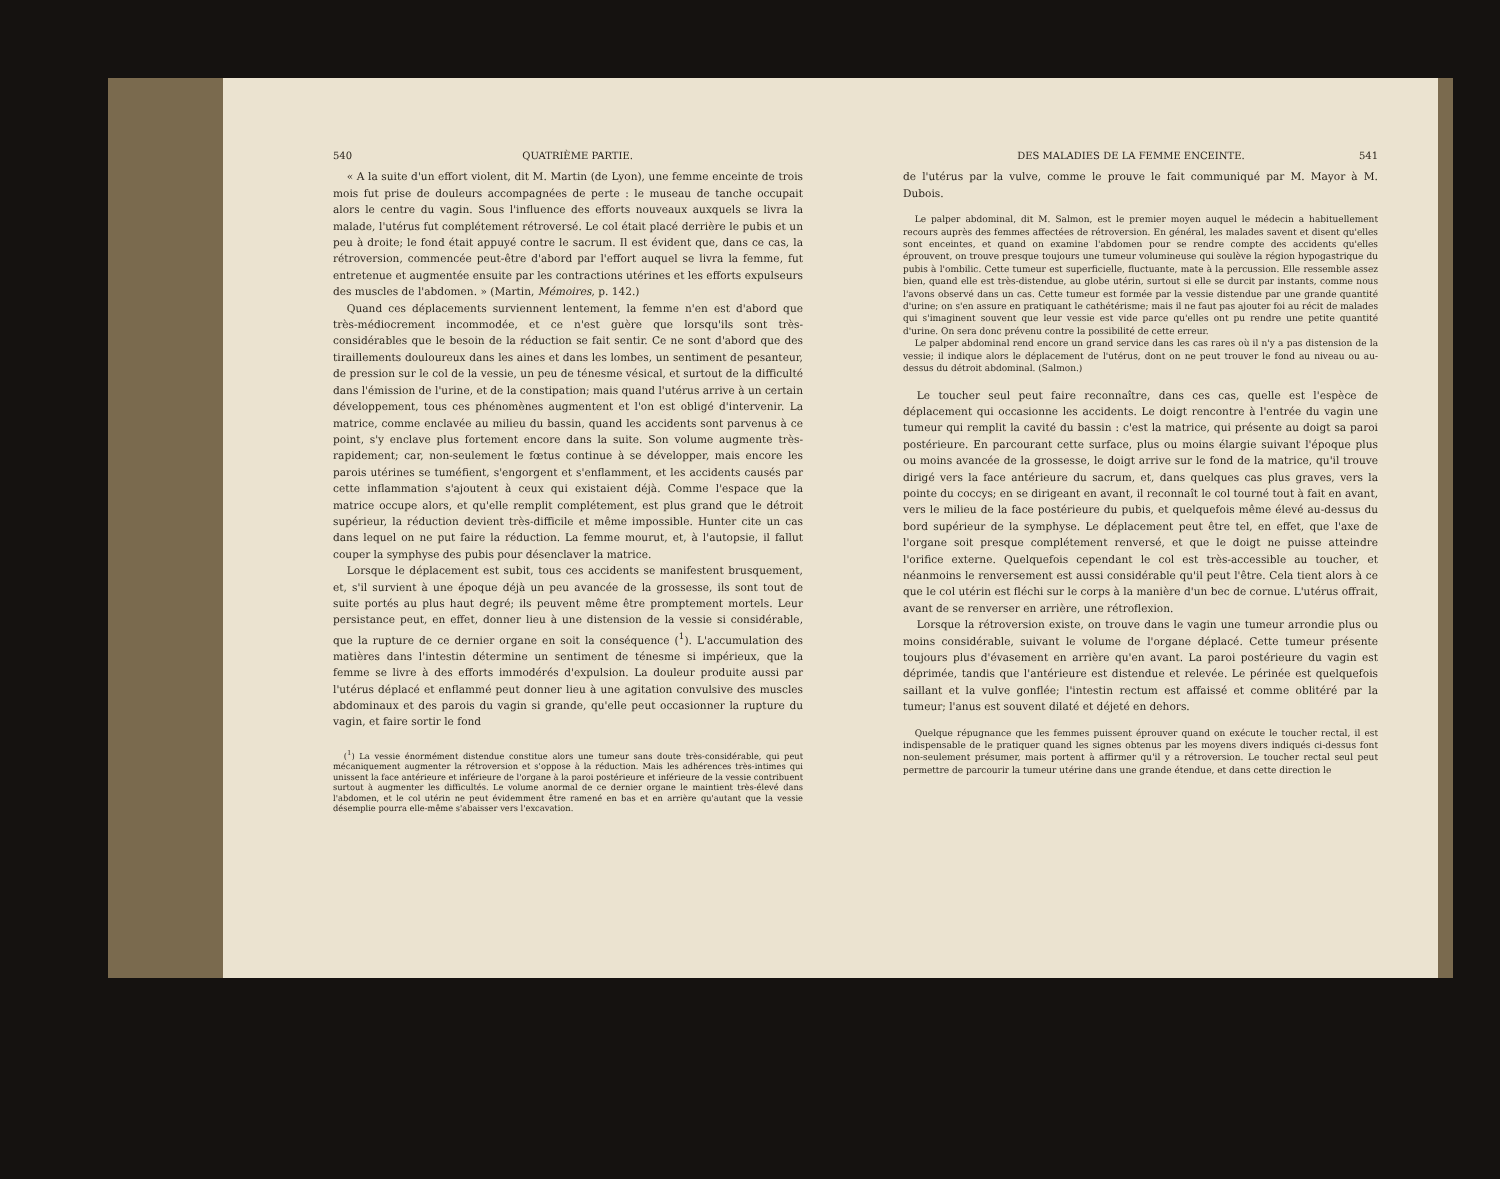540 QUATRIÈME PARTIE.
« A la suite d'un effort violent, dit M. Martin (de Lyon), une femme enceinte de trois mois fut prise de douleurs accompagnées de perte : le museau de tanche occupait alors le centre du vagin. Sous l'influence des efforts nouveaux auxquels se livra la malade, l'utérus fut complétement rétroversé. Le col était placé derrière le pubis et un peu à droite; le fond était appuyé contre le sacrum. Il est évident que, dans ce cas, la rétroversion, commencée peut-être d'abord par l'effort auquel se livra la femme, fut entretenue et augmentée ensuite par les contractions utérines et les efforts expulseurs des muscles de l'abdomen. » (Martin, Mémoires, p. 142.)
Quand ces déplacements surviennent lentement, la femme n'en est d'abord que très-médiocrement incommodée, et ce n'est guère que lorsqu'ils sont très-considérables que le besoin de la réduction se fait sentir. Ce ne sont d'abord que des tiraillements douloureux dans les aines et dans les lombes, un sentiment de pesanteur, de pression sur le col de la vessie, un peu de ténesme vésical, et surtout de la difficulté dans l'émission de l'urine, et de la constipation; mais quand l'utérus arrive à un certain développement, tous ces phénomènes augmentent et l'on est obligé d'intervenir. La matrice, comme enclavée au milieu du bassin, quand les accidents sont parvenus à ce point, s'y enclave plus fortement encore dans la suite. Son volume augmente très-rapidement; car, non-seulement le fœtus continue à se développer, mais encore les parois utérines se tuméfient, s'engorgent et s'enflamment, et les accidents causés par cette inflammation s'ajoutent à ceux qui existaient déjà. Comme l'espace que la matrice occupe alors, et qu'elle remplit complétement, est plus grand que le détroit supérieur, la réduction devient très-difficile et même impossible. Hunter cite un cas dans lequel on ne put faire la réduction. La femme mourut, et, à l'autopsie, il fallut couper la symphyse des pubis pour désenclaver la matrice.
Lorsque le déplacement est subit, tous ces accidents se manifestent brusquement, et, s'il survient à une époque déjà un peu avancée de la grossesse, ils sont tout de suite portés au plus haut degré; ils peuvent même être promptement mortels. Leur persistance peut, en effet, donner lieu à une distension de la vessie si considérable, que la rupture de ce dernier organe en soit la conséquence (<sup>1</sup>). L'accumulation des matières dans l'intestin détermine un sentiment de ténesme si impérieux, que la femme se livre à des efforts immodérés d'expulsion. La douleur produite aussi par l'utérus déplacé et enflammé peut donner lieu à une agitation convulsive des muscles abdominaux et des parois du vagin si grande, qu'elle peut occasionner la rupture du vagin, et faire sortir le fond
(<sup>1</sup>) La vessie énormément distendue constitue alors une tumeur sans doute très-considérable, qui peut mécaniquement augmenter la rétroversion et s'oppose à la réduction. Mais les adhérences très-intimes qui unissent la face antérieure et inférieure de l'organe à la paroi postérieure et inférieure de la vessie contribuent surtout à augmenter les difficultés. Le volume anormal de ce dernier organe le maintient très-élevé dans l'abdomen, et le col utérin ne peut évidemment être ramené en bas et en arrière qu'autant que la vessie désemplie pourra elle-même s'abaisser vers l'excavation.
DES MALADIES DE LA FEMME ENCEINTE. 541
de l'utérus par la vulve, comme le prouve le fait communiqué par M. Mayor à M. Dubois.
Le palper abdominal, dit M. Salmon, est le premier moyen auquel le médecin a habituellement recours auprès des femmes affectées de rétroversion. En général, les malades savent et disent qu'elles sont enceintes, et quand on examine l'abdomen pour se rendre compte des accidents qu'elles éprouvent, on trouve presque toujours une tumeur volumineuse qui soulève la région hypogastrique du pubis à l'ombilic. Cette tumeur est superficielle, fluctuante, mate à la percussion. Elle ressemble assez bien, quand elle est très-distendue, au globe utérin, surtout si elle se durcit par instants, comme nous l'avons observé dans un cas. Cette tumeur est formée par la vessie distendue par une grande quantité d'urine; on s'en assure en pratiquant le cathétérisme; mais il ne faut pas ajouter foi au récit de malades qui s'imaginent souvent que leur vessie est vide parce qu'elles ont pu rendre une petite quantité d'urine. On sera donc prévenu contre la possibilité de cette erreur.
Le palper abdominal rend encore un grand service dans les cas rares où il n'y a pas distension de la vessie; il indique alors le déplacement de l'utérus, dont on ne peut trouver le fond au niveau ou au-dessus du détroit abdominal. (Salmon.)
Le toucher seul peut faire reconnaître, dans ces cas, quelle est l'espèce de déplacement qui occasionne les accidents. Le doigt rencontre à l'entrée du vagin une tumeur qui remplit la cavité du bassin : c'est la matrice, qui présente au doigt sa paroi postérieure. En parcourant cette surface, plus ou moins élargie suivant l'époque plus ou moins avancée de la grossesse, le doigt arrive sur le fond de la matrice, qu'il trouve dirigé vers la face antérieure du sacrum, et, dans quelques cas plus graves, vers la pointe du coccys; en se dirigeant en avant, il reconnaît le col tourné tout à fait en avant, vers le milieu de la face postérieure du pubis, et quelquefois même élevé au-dessus du bord supérieur de la symphyse. Le déplacement peut être tel, en effet, que l'axe de l'organe soit presque complétement renversé, et que le doigt ne puisse atteindre l'orifice externe. Quelquefois cependant le col est très-accessible au toucher, et néanmoins le renversement est aussi considérable qu'il peut l'être. Cela tient alors à ce que le col utérin est fléchi sur le corps à la manière d'un bec de cornue. L'utérus offrait, avant de se renverser en arrière, une rétroflexion.
Lorsque la rétroversion existe, on trouve dans le vagin une tumeur arrondie plus ou moins considérable, suivant le volume de l'organe déplacé. Cette tumeur présente toujours plus d'évasement en arrière qu'en avant. La paroi postérieure du vagin est déprimée, tandis que l'antérieure est distendue et relevée. Le périnée est quelquefois saillant et la vulve gonflée; l'intestin rectum est affaissé et comme oblitéré par la tumeur; l'anus est souvent dilaté et déjeté en dehors.
Quelque répugnance que les femmes puissent éprouver quand on exécute le toucher rectal, il est indispensable de le pratiquer quand les signes obtenus par les moyens divers indiqués ci-dessus font non-seulement présumer, mais portent à affirmer qu'il y a rétroversion. Le toucher rectal seul peut permettre de parcourir la tumeur utérine dans une grande étendue, et dans cette direction le